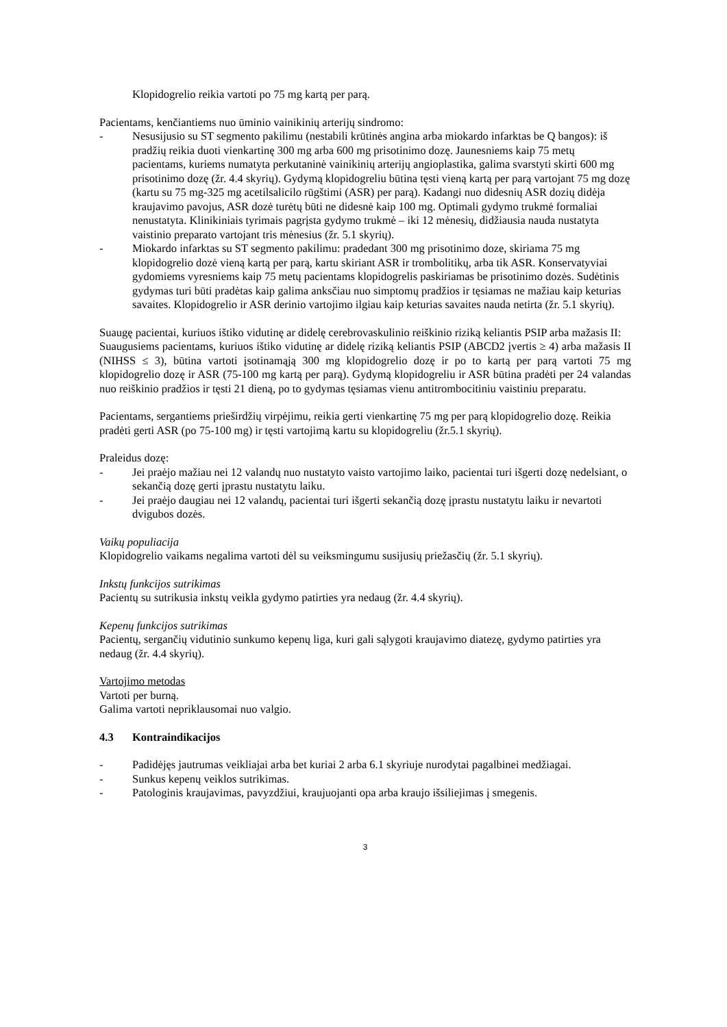Klopidogrelio reikia vartoti po 75 mg kartą per parą.
Pacientams, kenčiantiems nuo ūminio vainikinių arterijų sindromo:
- Nesusijusio su ST segmento pakilimu (nestabili krūtinės angina arba miokardo infarktas be Q bangos): iš pradžių reikia duoti vienkartinę 300 mg arba 600 mg prisotinimo dozę. Jaunesniems kaip 75 metų pacientams, kuriems numatyta perkutaninė vainikinių arterijų angioplastika, galima svarstyti skirti 600 mg prisotinimo dozę (žr. 4.4 skyrių). Gydymą klopidogreliu būtina tęsti vieną kartą per parą vartojant 75 mg dozę (kartu su 75 mg-325 mg acetilsalicilo rūgštimi (ASR) per parą). Kadangi nuo didesnių ASR dozių didėja kraujavimo pavojus, ASR dozė turėtų būti ne didesnė kaip 100 mg. Optimali gydymo trukmė formaliai nenustatyta. Klinikiniais tyrimais pagrįsta gydymo trukmė – iki 12 mėnesių, didžiausia nauda nustatyta vaistinio preparato vartojant tris mėnesius (žr. 5.1 skyrių).
- Miokardo infarktas su ST segmento pakilimu: pradedant 300 mg prisotinimo doze, skiriama 75 mg klopidogrelio dozė vieną kartą per parą, kartu skiriant ASR ir trombolitikų, arba tik ASR. Konservatyviai gydomiems vyresniems kaip 75 metų pacientams klopidogrelis paskiriamas be prisotinimo dozės. Sudėtinis gydymas turi būti pradėtas kaip galima anksčiau nuo simptomų pradžios ir tęsiamas ne mažiau kaip keturias savaites. Klopidogrelio ir ASR derinio vartojimo ilgiau kaip keturias savaites nauda netirta (žr. 5.1 skyrių).
Suaugę pacientai, kuriuos ištiko vidutinę ar didelę cerebrovaskulinio reiškinio riziką keliantis PSIP arba mažasis II:
Suaugusiems pacientams, kuriuos ištiko vidutinę ar didelę riziką keliantis PSIP (ABCD2 įvertis ≥ 4) arba mažasis II (NIHSS ≤ 3), būtina vartoti įsotinamąją 300 mg klopidogrelio dozę ir po to kartą per parą vartoti 75 mg klopidogrelio dozę ir ASR (75-100 mg kartą per parą). Gydymą klopidogreliu ir ASR būtina pradėti per 24 valandas nuo reiškinio pradžios ir tęsti 21 dieną, po to gydymas tęsiamas vienu antitrombocitiniu vaistiniu preparatu.
Pacientams, sergantiems prieširdžių virpėjimu, reikia gerti vienkartinę 75 mg per parą klopidogrelio dozę. Reikia pradėti gerti ASR (po 75-100 mg) ir tęsti vartojimą kartu su klopidogreliu (žr.5.1 skyrių).
Praleidus dozę:
- Jei praėjo mažiau nei 12 valandų nuo nustatyto vaisto vartojimo laiko, pacientai turi išgerti dozę nedelsiant, o sekančią dozę gerti įprastu nustatytu laiku.
- Jei praėjo daugiau nei 12 valandų, pacientai turi išgerti sekančią dozę įprastu nustatytu laiku ir nevartoti dvigubos dozės.
Vaikų populiacija
Klopidogrelio vaikams negalima vartoti dėl su veiksmingumu susijusių priežasčių (žr. 5.1 skyrių).
Inkstų funkcijos sutrikimas
Pacientų su sutrikusia inkstų veikla gydymo patirties yra nedaug (žr. 4.4 skyrių).
Kepenų funkcijos sutrikimas
Pacientų, sergančių vidutinio sunkumo kepenų liga, kuri gali sąlygoti kraujavimo diatezę, gydymo patirties yra nedaug (žr. 4.4 skyrių).
Vartojimo metodas
Vartoti per burną.
Galima vartoti nepriklausomai nuo valgio.
4.3 Kontraindikacijos
- Padidėjęs jautrumas veikliajai arba bet kuriai 2 arba 6.1 skyriuje nurodytai pagalbinei medžiagai.
- Sunkus kepenų veiklos sutrikimas.
- Patologinis kraujavimas, pavyzdžiui, kraujuojanti opa arba kraujo išsiliejimas į smegenis.
3